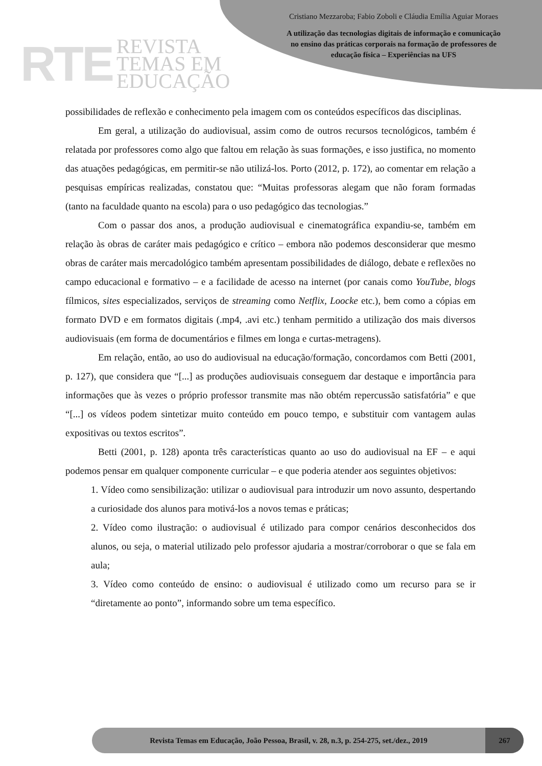RTE
REVISTA
TEMAS EM
EDUCAÇÃO
Cristiano Mezzaroba; Fabio Zoboli e Cláudia Emília Aguiar Moraes
A utilização das tecnologias digitais de informação e comunicação
no ensino das práticas corporais na formação de professores de
educação física – Experiências na UFS
possibilidades de reflexão e conhecimento pela imagem com os conteúdos específicos das disciplinas.
Em geral, a utilização do audiovisual, assim como de outros recursos tecnológicos, também é relatada por professores como algo que faltou em relação às suas formações, e isso justifica, no momento das atuações pedagógicas, em permitir-se não utilizá-los. Porto (2012, p. 172), ao comentar em relação a pesquisas empíricas realizadas, constatou que: “Muitas professoras alegam que não foram formadas (tanto na faculdade quanto na escola) para o uso pedagógico das tecnologias.”
Com o passar dos anos, a produção audiovisual e cinematográfica expandiu-se, também em relação às obras de caráter mais pedagógico e crítico – embora não podemos desconsiderar que mesmo obras de caráter mais mercadológico também apresentam possibilidades de diálogo, debate e reflexões no campo educacional e formativo – e a facilidade de acesso na internet (por canais como YouTube, blogs fílmicos, sites especializados, serviços de streaming como Netflix, Loocke etc.), bem como a cópias em formato DVD e em formatos digitais (.mp4, .avi etc.) tenham permitido a utilização dos mais diversos audiovisuais (em forma de documentários e filmes em longa e curtas-metragens).
Em relação, então, ao uso do audiovisual na educação/formação, concordamos com Betti (2001, p. 127), que considera que “[...] as produções audiovisuais conseguem dar destaque e importância para informações que às vezes o próprio professor transmite mas não obtém repercussão satisfatória” e que “[...] os vídeos podem sintetizar muito conteúdo em pouco tempo, e substituir com vantagem aulas expositivas ou textos escritos”.
Betti (2001, p. 128) aponta três características quanto ao uso do audiovisual na EF – e aqui podemos pensar em qualquer componente curricular – e que poderia atender aos seguintes objetivos:
1. Vídeo como sensibilização: utilizar o audiovisual para introduzir um novo assunto, despertando a curiosidade dos alunos para motivá-los a novos temas e práticas;
2. Vídeo como ilustração: o audiovisual é utilizado para compor cenários desconhecidos dos alunos, ou seja, o material utilizado pelo professor ajudaria a mostrar/corroborar o que se fala em aula;
3. Vídeo como conteúdo de ensino: o audiovisual é utilizado como um recurso para se ir “diretamente ao ponto”, informando sobre um tema específico.
Revista Temas em Educação, João Pessoa, Brasil, v. 28, n.3, p. 254-275, set./dez., 2019
267